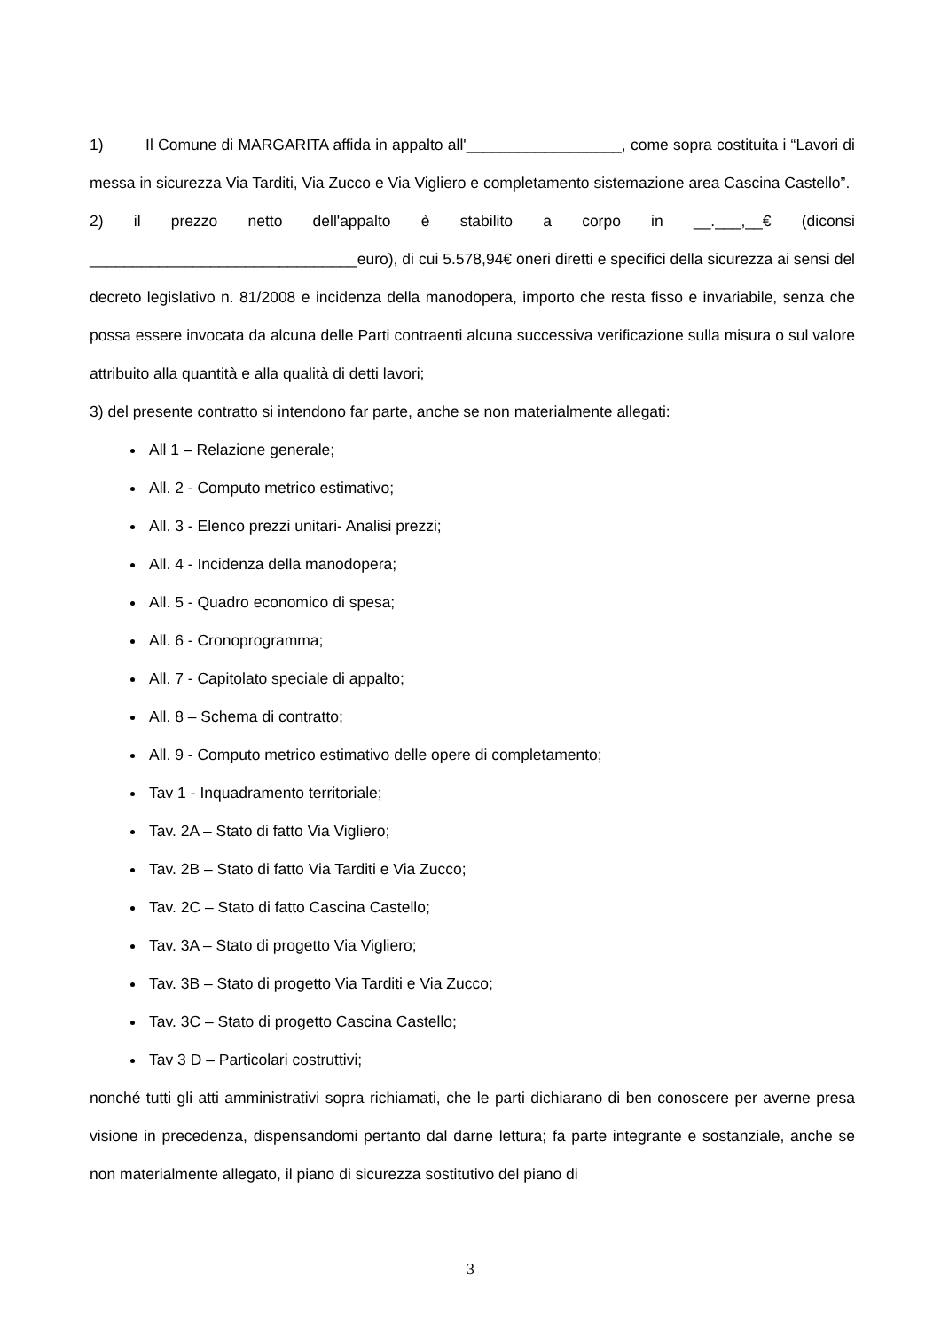1) Il Comune di MARGARITA affida in appalto all'__________________, come sopra costituita i “Lavori di messa in sicurezza Via Tarditi, Via Zucco e Via Vigliero e completamento sistemazione area Cascina Castello”.
2) il prezzo netto dell'appalto è stabilito a corpo in __.___,__€ (diconsi _______________________________euro), di cui 5.578,94€ oneri diretti e specifici della sicurezza ai sensi del decreto legislativo n. 81/2008 e incidenza della manodopera, importo che resta fisso e invariabile, senza che possa essere invocata da alcuna delle Parti contraenti alcuna successiva verificazione sulla misura o sul valore attribuito alla quantità e alla qualità di detti lavori;
3) del presente contratto si intendono far parte, anche se non materialmente allegati:
All 1 – Relazione generale;
All. 2 - Computo metrico estimativo;
All. 3 - Elenco prezzi unitari- Analisi prezzi;
All. 4 - Incidenza della manodopera;
All. 5 - Quadro economico di spesa;
All. 6 - Cronoprogramma;
All. 7 - Capitolato speciale di appalto;
All. 8 – Schema di contratto;
All. 9 - Computo metrico estimativo delle opere di completamento;
Tav 1 - Inquadramento territoriale;
Tav. 2A – Stato di fatto Via Vigliero;
Tav. 2B – Stato di fatto Via Tarditi e Via Zucco;
Tav. 2C – Stato di fatto Cascina Castello;
Tav. 3A – Stato di progetto Via Vigliero;
Tav. 3B – Stato di progetto Via Tarditi e Via Zucco;
Tav. 3C – Stato di progetto Cascina Castello;
Tav 3 D – Particolari costruttivi;
nonché tutti gli atti amministrativi sopra richiamati, che le parti dichiarano di ben conoscere per averne presa visione in precedenza, dispensandomi pertanto dal darne lettura; fa parte integrante e sostanziale, anche se non materialmente allegato, il piano di sicurezza sostitutivo del piano di
3